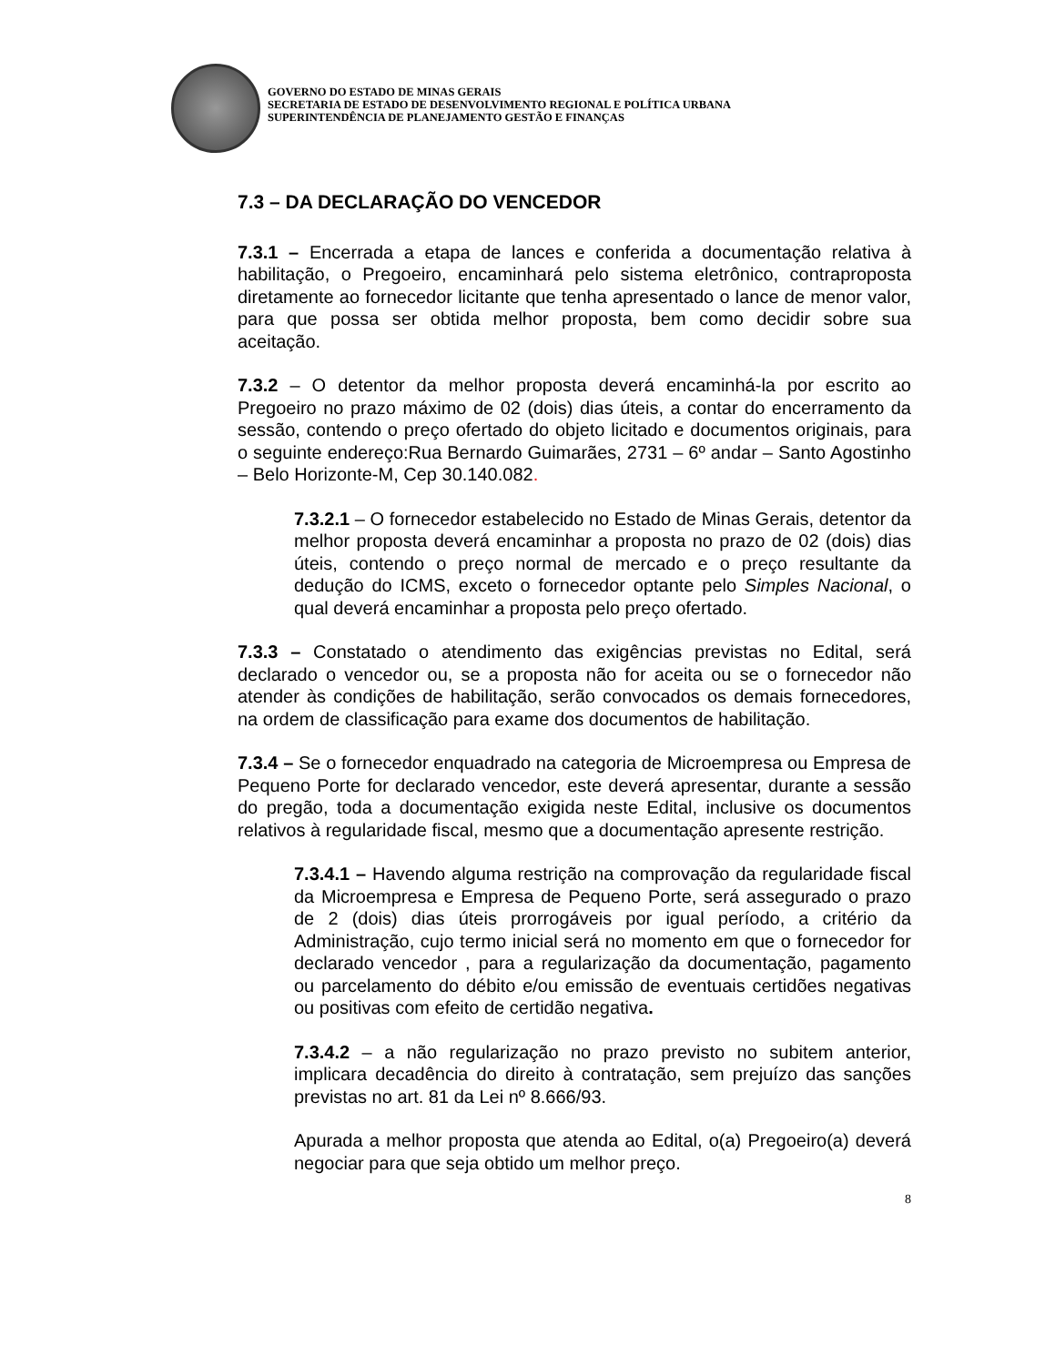GOVERNO DO ESTADO DE MINAS GERAIS
SECRETARIA DE ESTADO DE DESENVOLVIMENTO REGIONAL E POLÍTICA URBANA
SUPERINTENDÊNCIA DE PLANEJAMENTO GESTÃO E FINANÇAS
7.3 – DA DECLARAÇÃO DO VENCEDOR
7.3.1 – Encerrada a etapa de lances e conferida a documentação relativa à habilitação, o Pregoeiro, encaminhará pelo sistema eletrônico, contraproposta diretamente ao fornecedor licitante que tenha apresentado o lance de menor valor, para que possa ser obtida melhor proposta, bem como decidir sobre sua aceitação.
7.3.2 – O detentor da melhor proposta deverá encaminhá-la por escrito ao Pregoeiro no prazo máximo de 02 (dois) dias úteis, a contar do encerramento da sessão, contendo o preço ofertado do objeto licitado e documentos originais, para o seguinte endereço:Rua Bernardo Guimarães, 2731 – 6º andar – Santo Agostinho – Belo Horizonte-M, Cep 30.140.082.
7.3.2.1 – O fornecedor estabelecido no Estado de Minas Gerais, detentor da melhor proposta deverá encaminhar a proposta no prazo de 02 (dois) dias úteis, contendo o preço normal de mercado e o preço resultante da dedução do ICMS, exceto o fornecedor optante pelo Simples Nacional, o qual deverá encaminhar a proposta pelo preço ofertado.
7.3.3 – Constatado o atendimento das exigências previstas no Edital, será declarado o vencedor ou, se a proposta não for aceita ou se o fornecedor não atender às condições de habilitação, serão convocados os demais fornecedores, na ordem de classificação para exame dos documentos de habilitação.
7.3.4 – Se o fornecedor enquadrado na categoria de Microempresa ou Empresa de Pequeno Porte for declarado vencedor, este deverá apresentar, durante a sessão do pregão, toda a documentação exigida neste Edital, inclusive os documentos relativos à regularidade fiscal, mesmo que a documentação apresente restrição.
7.3.4.1 – Havendo alguma restrição na comprovação da regularidade fiscal da Microempresa e Empresa de Pequeno Porte, será assegurado o prazo de 2 (dois) dias úteis prorrogáveis por igual período, a critério da Administração, cujo termo inicial será no momento em que o fornecedor for declarado vencedor , para a regularização da documentação, pagamento ou parcelamento do débito e/ou emissão de eventuais certidões negativas ou positivas com efeito de certidão negativa.
7.3.4.2 – a não regularização no prazo previsto no subitem anterior, implicara decadência do direito à contratação, sem prejuízo das sanções previstas no art. 81 da Lei nº 8.666/93.
Apurada a melhor proposta que atenda ao Edital, o(a) Pregoeiro(a) deverá negociar para que seja obtido um melhor preço.
8